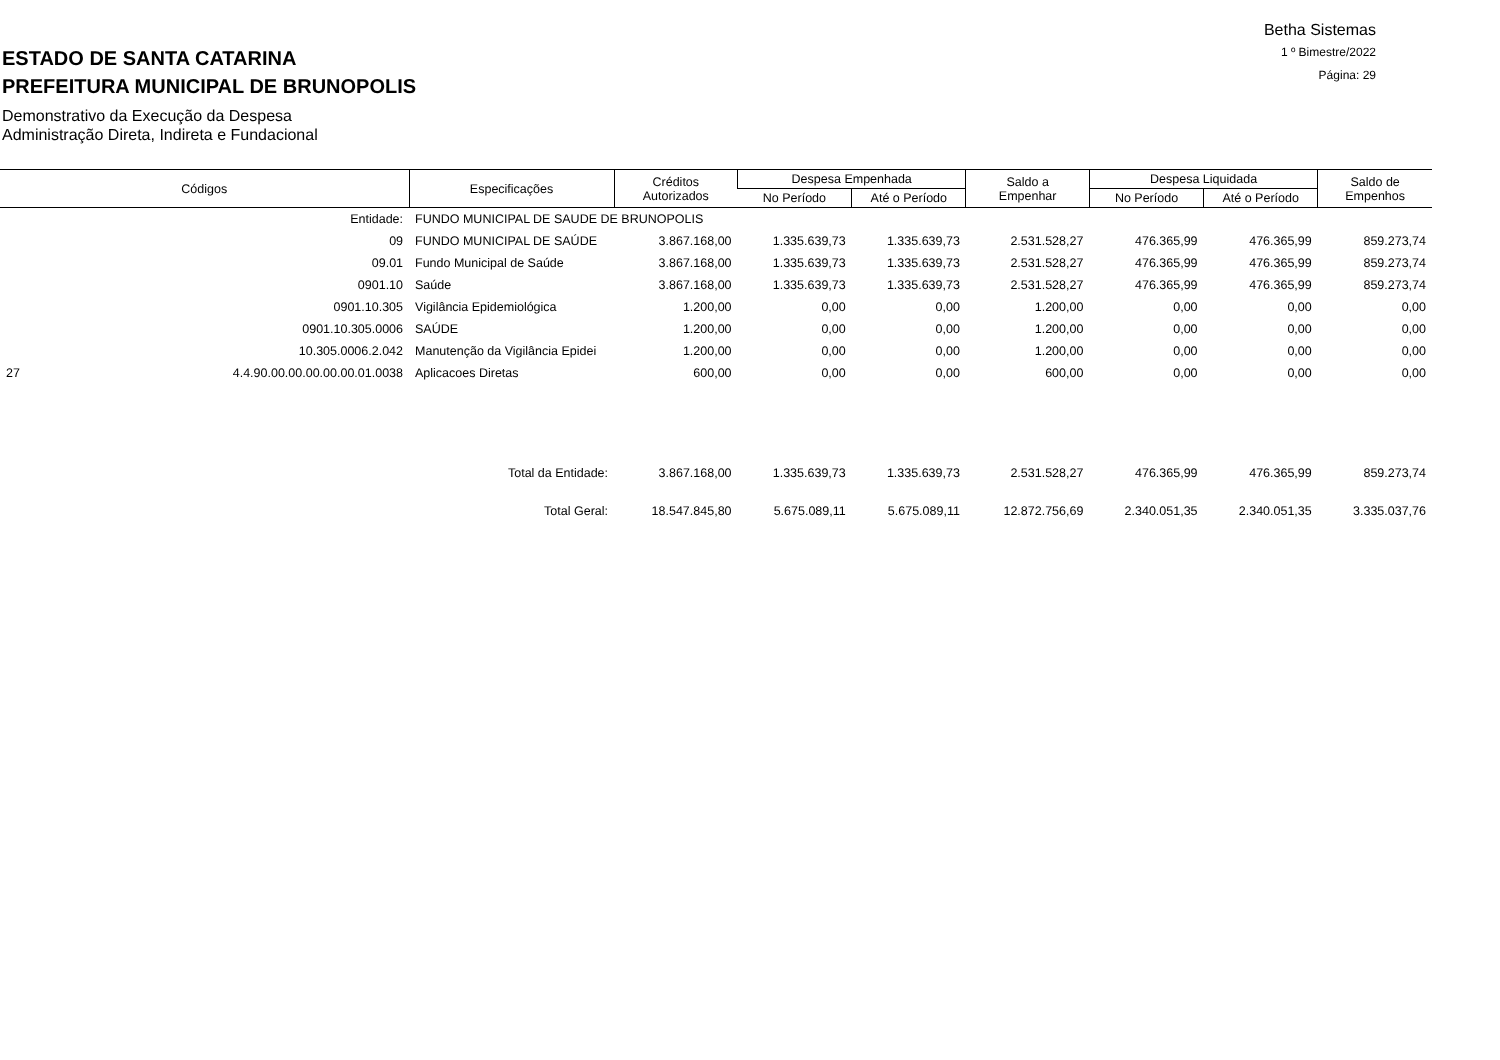ESTADO DE SANTA CATARINA
PREFEITURA MUNICIPAL DE BRUNOPOLIS
Demonstrativo da Execução da Despesa
Administração Direta, Indireta e Fundacional
Betha Sistemas
1 º Bimestre/2022
Página: 29
| Códigos | | Especificações | Créditos Autorizados | Despesa Empenhada | | Saldo a Empenhar | Despesa Liquidada | | Saldo de Empenhos |
| --- | --- | --- | --- | --- | --- | --- | --- | --- | --- |
| | | | | No Período | Até o Período | | No Período | Até o Período | |
| | Entidade: | FUNDO MUNICIPAL DE SAUDE DE BRUNOPOLIS | | | | | | | |
| | 09 | FUNDO MUNICIPAL DE SAÚDE | 3.867.168,00 | 1.335.639,73 | 1.335.639,73 | 2.531.528,27 | 476.365,99 | 476.365,99 | 859.273,74 |
| | 09.01 | Fundo Municipal de Saúde | 3.867.168,00 | 1.335.639,73 | 1.335.639,73 | 2.531.528,27 | 476.365,99 | 476.365,99 | 859.273,74 |
| | 0901.10 | Saúde | 3.867.168,00 | 1.335.639,73 | 1.335.639,73 | 2.531.528,27 | 476.365,99 | 476.365,99 | 859.273,74 |
| | 0901.10.305 | Vigilância Epidemiológica | 1.200,00 | 0,00 | 0,00 | 1.200,00 | 0,00 | 0,00 | 0,00 |
| | 0901.10.305.0006 | SAÚDE | 1.200,00 | 0,00 | 0,00 | 1.200,00 | 0,00 | 0,00 | 0,00 |
| | 10.305.0006.2.042 | Manutenção da Vigilância Epidei | 1.200,00 | 0,00 | 0,00 | 1.200,00 | 0,00 | 0,00 | 0,00 |
| 27 | 4.4.90.00.00.00.00.00.01.0038 | Aplicacoes Diretas | 600,00 | 0,00 | 0,00 | 600,00 | 0,00 | 0,00 | 0,00 |
| Total da Entidade: | | | 3.867.168,00 | 1.335.639,73 | 1.335.639,73 | 2.531.528,27 | 476.365,99 | 476.365,99 | 859.273,74 |
| Total Geral: | | | 18.547.845,80 | 5.675.089,11 | 5.675.089,11 | 12.872.756,69 | 2.340.051,35 | 2.340.051,35 | 3.335.037,76 |